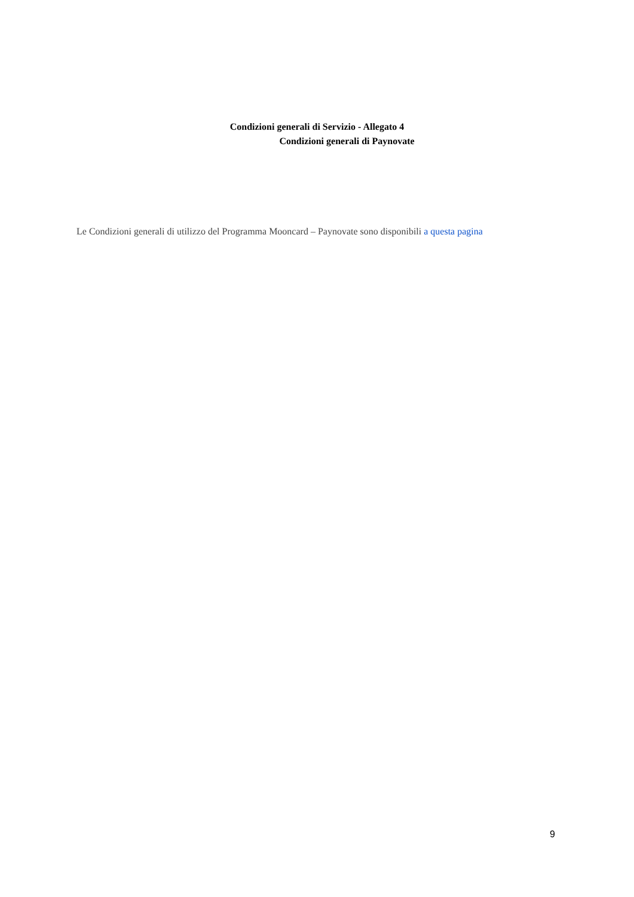Condizioni generali di Servizio - Allegato 4
Condizioni generali di Paynovate
Le Condizioni generali di utilizzo del Programma Mooncard – Paynovate sono disponibili a questa pagina
9